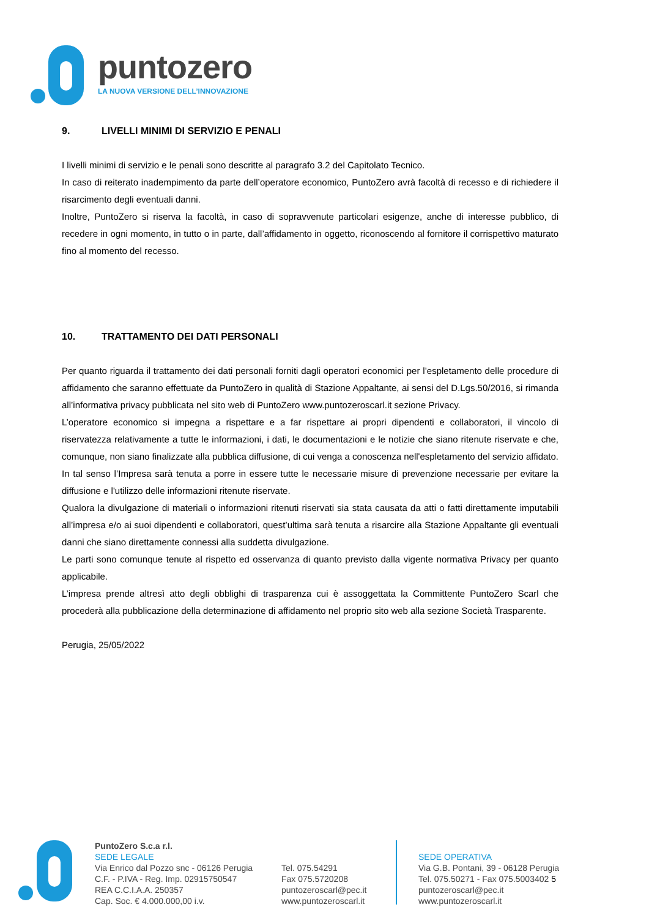puntozero
LA NUOVA VERSIONE DELL’INNOVAZIONE
9. LIVELLI MINIMI DI SERVIZIO E PENALI
I livelli minimi di servizio e le penali sono descritte al paragrafo 3.2 del Capitolato Tecnico.
In caso di reiterato inadempimento da parte dell’operatore economico, PuntoZero avrà facoltà di recesso e di richiedere il risarcimento degli eventuali danni.
Inoltre, PuntoZero si riserva la facoltà, in caso di sopravvenute particolari esigenze, anche di interesse pubblico, di recedere in ogni momento, in tutto o in parte, dall’affidamento in oggetto, riconoscendo al fornitore il corrispettivo maturato fino al momento del recesso.
10. TRATTAMENTO DEI DATI PERSONALI
Per quanto riguarda il trattamento dei dati personali forniti dagli operatori economici per l’espletamento delle procedure di affidamento che saranno effettuate da PuntoZero in qualità di Stazione Appaltante, ai sensi del D.Lgs.50/2016, si rimanda all’informativa privacy pubblicata nel sito web di PuntoZero www.puntozeroscarl.it sezione Privacy.
L’operatore economico si impegna a rispettare e a far rispettare ai propri dipendenti e collaboratori, il vincolo di riservatezza relativamente a tutte le informazioni, i dati, le documentazioni e le notizie che siano ritenute riservate e che, comunque, non siano finalizzate alla pubblica diffusione, di cui venga a conoscenza nell'espletamento del servizio affidato. In tal senso l’Impresa sarà tenuta a porre in essere tutte le necessarie misure di prevenzione necessarie per evitare la diffusione e l'utilizzo delle informazioni ritenute riservate.
Qualora la divulgazione di materiali o informazioni ritenuti riservati sia stata causata da atti o fatti direttamente imputabili all’impresa e/o ai suoi dipendenti e collaboratori, quest’ultima sarà tenuta a risarcire alla Stazione Appaltante gli eventuali danni che siano direttamente connessi alla suddetta divulgazione.
Le parti sono comunque tenute al rispetto ed osservanza di quanto previsto dalla vigente normativa Privacy per quanto applicabile.
L’impresa prende altresì atto degli obblighi di trasparenza cui è assoggettata la Committente PuntoZero Scarl che procederà alla pubblicazione della determinazione di affidamento nel proprio sito web alla sezione Società Trasparente.
Perugia, 25/05/2022
PuntoZero S.c.a r.l.
SEDE LEGALE
Via Enrico dal Pozzo snc - 06126 Perugia
C.F. - P.IVA - Reg. Imp. 02915750547
REA C.C.I.A.A. 250357
Cap. Soc. € 4.000.000,00 i.v.
Tel. 075.54291
Fax 075.5720208
puntozeroscarl@pec.it
www.puntozeroscarl.it
SEDE OPERATIVA
Via G.B. Pontani, 39 - 06128 Perugia
Tel. 075.50271 - Fax 075.5003402 5
puntozeroscarl@pec.it
www.puntozeroscarl.it